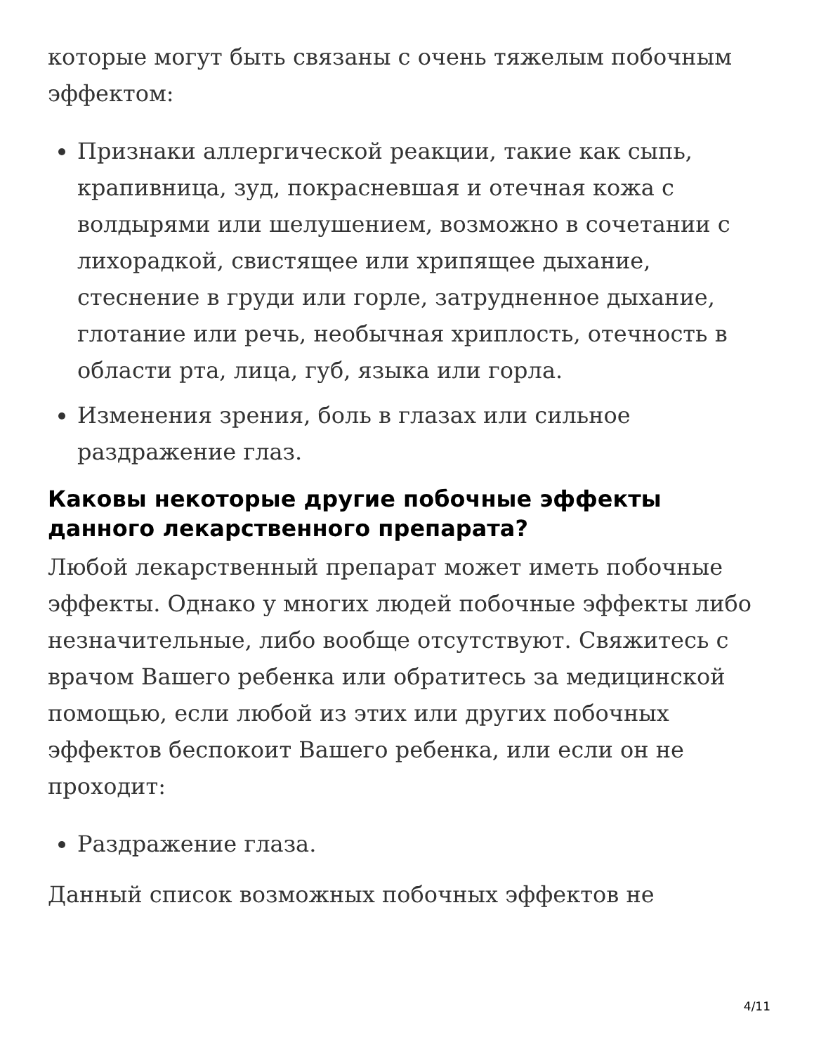которые могут быть связаны с очень тяжелым побочным эффектом:
Признаки аллергической реакции, такие как сыпь, крапивница, зуд, покрасневшая и отечная кожа с волдырями или шелушением, возможно в сочетании с лихорадкой, свистящее или хрипящее дыхание, стеснение в груди или горле, затрудненное дыхание, глотание или речь, необычная хриплость, отечность в области рта, лица, губ, языка или горла.
Изменения зрения, боль в глазах или сильное раздражение глаз.
Каковы некоторые другие побочные эффекты данного лекарственного препарата?
Любой лекарственный препарат может иметь побочные эффекты. Однако у многих людей побочные эффекты либо незначительные, либо вообще отсутствуют. Свяжитесь с врачом Вашего ребенка или обратитесь за медицинской помощью, если любой из этих или других побочных эффектов беспокоит Вашего ребенка, или если он не проходит:
Раздражение глаза.
Данный список возможных побочных эффектов не
4/11